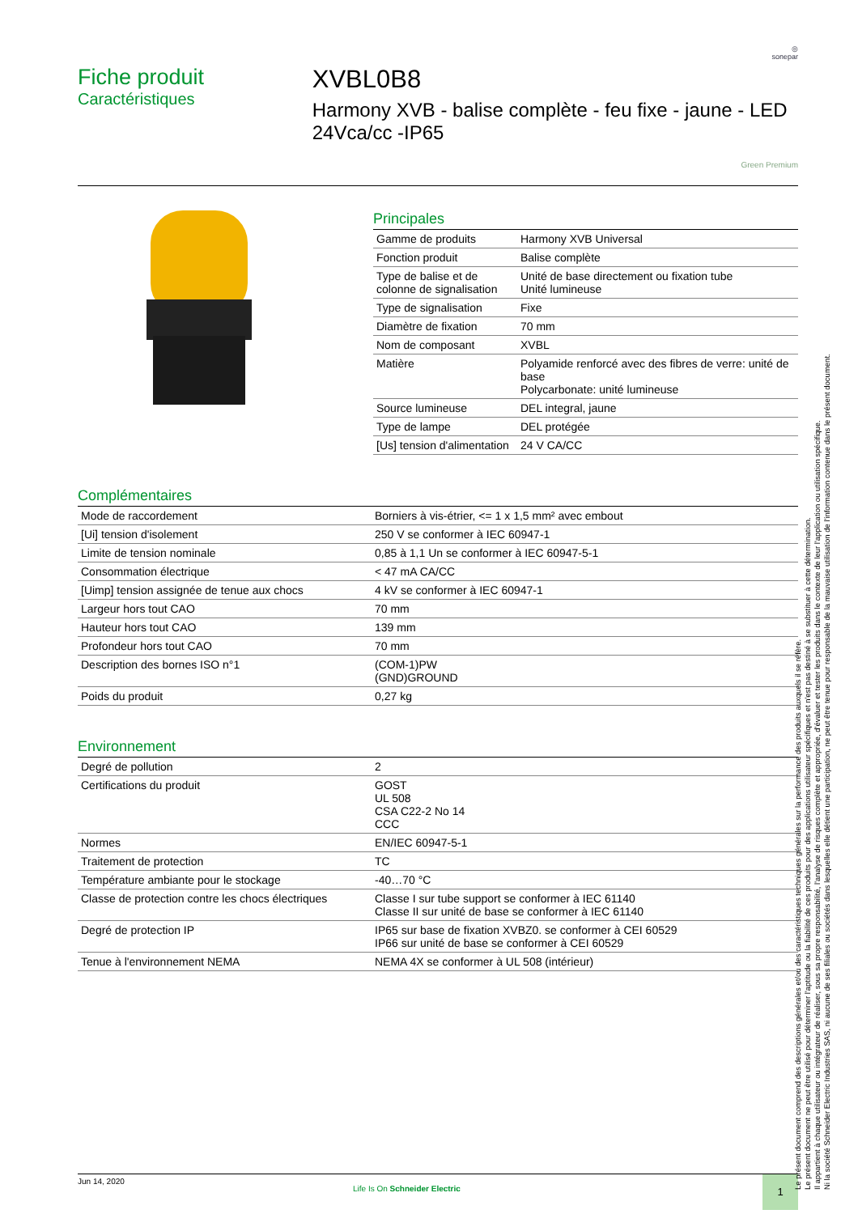◎
sonepar
Fiche produit
Caractéristiques
XVBL0B8
Harmony XVB - balise complète - feu fixe - jaune - LED 24Vca/cc -IP65
Green Premium
Principales
| Gamme de produits | Harmony XVB Universal |
| Fonction produit | Balise complète |
| Type de balise et de colonne de signalisation | Unité de base directement ou fixation tube Unité lumineuse |
| Type de signalisation | Fixe |
| Diamètre de fixation | 70 mm |
| Nom de composant | XVBL |
| Matière | Polyamide renforcé avec des fibres de verre: unité de base Polycarbonate: unité lumineuse |
| Source lumineuse | DEL integral, jaune |
| Type de lampe | DEL protégée |
| [Us] tension d'alimentation | 24 V CA/CC |
Complémentaires
| Mode de raccordement | Borniers à vis-étrier, <= 1 x 1,5 mm² avec embout |
| [Ui] tension d'isolement | 250 V se conformer à IEC 60947-1 |
| Limite de tension nominale | 0,85 à 1,1 Un se conformer à IEC 60947-5-1 |
| Consommation électrique | < 47 mA CA/CC |
| [Uimp] tension assignée de tenue aux chocs | 4 kV se conformer à IEC 60947-1 |
| Largeur hors tout CAO | 70 mm |
| Hauteur hors tout CAO | 139 mm |
| Profondeur hors tout CAO | 70 mm |
| Description des bornes ISO n°1 | (COM-1)PW (GND)GROUND |
| Poids du produit | 0,27 kg |
Environnement
| Degré de pollution | 2 |
| Certifications du produit | GOST UL 508 CSA C22-2 No 14 CCC |
| Normes | EN/IEC 60947-5-1 |
| Traitement de protection | TC |
| Température ambiante pour le stockage | -40…70 °C |
| Classe de protection contre les chocs électriques | Classe I sur tube support se conformer à IEC 61140 Classe II sur unité de base se conformer à IEC 61140 |
| Degré de protection IP | IP65 sur base de fixation XVBZ0. se conformer à CEI 60529 IP66 sur unité de base se conformer à CEI 60529 |
| Tenue à l'environnement NEMA | NEMA 4X se conformer à UL 508 (intérieur) |
Jun 14, 2020
Life Is On Schneider Electric
1
Le présent document comprend des descriptions générales et/ou des caractéristiques techniques générales sur la performance des produits auxquels il se réfère.
Le présent document ne peut être utilisé pour déterminer l'aptitude ou la fiabilité de ces produits pour des applications utilisateur spécifiques et n'est pas destiné à se substituer à cette détermination.
Il appartient à chaque utilisateur ou intégrateur de réaliser, sous sa propre responsabilité, l'analyse de risques complète et appropriée, d'évaluer et tester les produits dans le contexte de leur l'application ou utilisation spécifique.
Ni la société Schneider Electric Industries SAS, ni aucune de ses filiales ou sociétés dans lesquelles elle détient une participation, ne peut être tenue pour responsable de la mauvaise utilisation de l'information contenue dans le présent document.